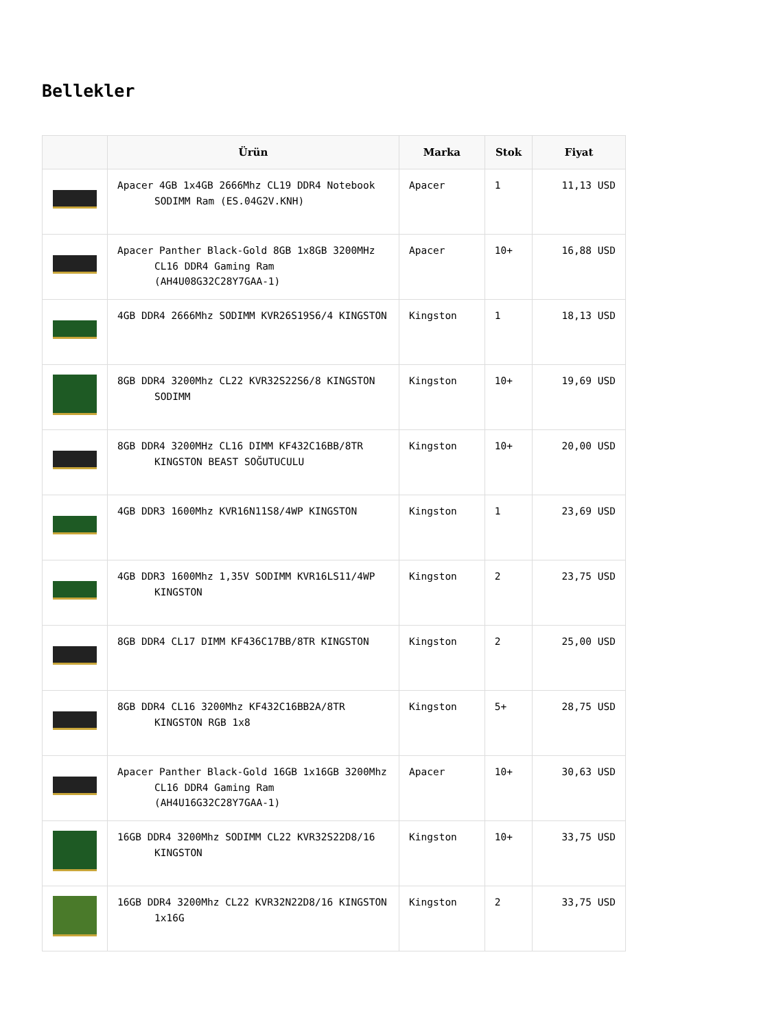Bellekler
| | Ürün | Marka | Stok | Fiyat |
| --- | --- | --- | --- | --- |
| | Apacer 4GB 1x4GB 2666Mhz CL19 DDR4 Notebook SODIMM Ram (ES.04G2V.KNH) | Apacer | 1 | 11,13 USD |
| | Apacer Panther Black-Gold 8GB 1x8GB 3200MHz CL16 DDR4 Gaming Ram (AH4U08G32C28Y7GAA-1) | Apacer | 10+ | 16,88 USD |
| | 4GB DDR4 2666Mhz SODIMM KVR26S19S6/4 KINGSTON | Kingston | 1 | 18,13 USD |
| | 8GB DDR4 3200Mhz CL22 KVR32S22S6/8 KINGSTON SODIMM | Kingston | 10+ | 19,69 USD |
| | 8GB DDR4 3200MHz CL16 DIMM KF432C16BB/8TR KINGSTON BEAST SOĞUTUCULU | Kingston | 10+ | 20,00 USD |
| | 4GB DDR3 1600Mhz KVR16N11S8/4WP KINGSTON | Kingston | 1 | 23,69 USD |
| | 4GB DDR3 1600Mhz 1,35V SODIMM KVR16LS11/4WP KINGSTON | Kingston | 2 | 23,75 USD |
| | 8GB DDR4 CL17 DIMM KF436C17BB/8TR KINGSTON | Kingston | 2 | 25,00 USD |
| | 8GB DDR4 CL16 3200Mhz KF432C16BB2A/8TR KINGSTON RGB 1x8 | Kingston | 5+ | 28,75 USD |
| | Apacer Panther Black-Gold 16GB 1x16GB 3200Mhz CL16 DDR4 Gaming Ram (AH4U16G32C28Y7GAA-1) | Apacer | 10+ | 30,63 USD |
| | 16GB DDR4 3200Mhz SODIMM CL22 KVR32S22D8/16 KINGSTON | Kingston | 10+ | 33,75 USD |
| | 16GB DDR4 3200Mhz CL22 KVR32N22D8/16 KINGSTON 1x16G | Kingston | 2 | 33,75 USD |